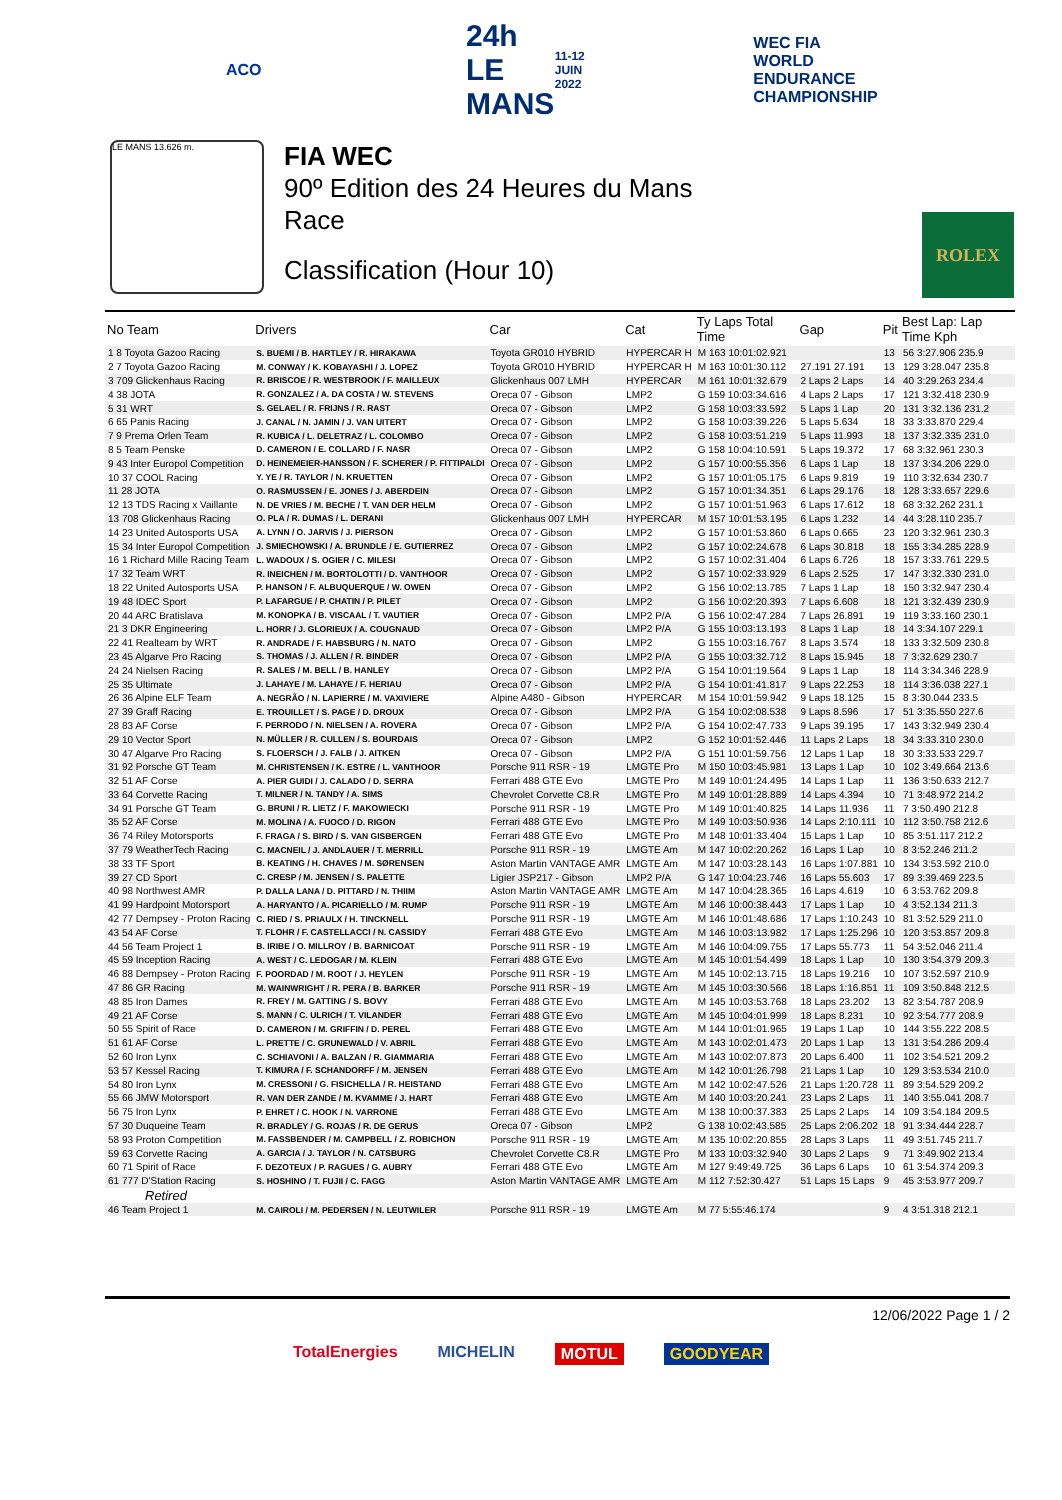ACO
24h LE MANS
11-12 JUIN 2022
WEC FIA WORLD ENDURANCE CHAMPIONSHIP
LE MANS 13.626 m.
FIA WEC
90º Edition des 24 Heures du Mans
Race
Classification (Hour 10)
ROLEX
| No Team | Drivers | Car | Cat | Ty Laps Total Time | Gap | Pit | Best Lap: Lap Time Kph |
| --- | --- | --- | --- | --- | --- | --- | --- |
| 1 8 Toyota Gazoo Racing | S. BUEMI / B. HARTLEY / R. HIRAKAWA | Toyota GR010 HYBRID | HYPERCAR H | M 163 10:01:02.921 | | 13 | 56 3:27.906 235.9 |
| 2 7 Toyota Gazoo Racing | M. CONWAY / K. KOBAYASHI / J. LOPEZ | Toyota GR010 HYBRID | HYPERCAR H | M 163 10:01:30.112 | 27.191 27.191 | 13 | 129 3:28.047 235.8 |
| 3 709 Glickenhaus Racing | R. BRISCOE / R. WESTBROOK / F. MAILLEUX | Glickenhaus 007 LMH | HYPERCAR | M 161 10:01:32.679 | 2 Laps 2 Laps | 14 | 40 3:29.263 234.4 |
| 4 38 JOTA | R. GONZALEZ / A. DA COSTA / W. STEVENS | Oreca 07 - Gibson | LMP2 | G 159 10:03:34.616 | 4 Laps 2 Laps | 17 | 121 3:32.418 230.9 |
| 5 31 WRT | S. GELAEL / R. FRIJNS / R. RAST | Oreca 07 - Gibson | LMP2 | G 158 10:03:33.592 | 5 Laps 1 Lap | 20 | 131 3:32.136 231.2 |
| 6 65 Panis Racing | J. CANAL / N. JAMIN / J. VAN UITERT | Oreca 07 - Gibson | LMP2 | G 158 10:03:39.226 | 5 Laps 5.634 | 18 | 33 3:33.870 229.4 |
| 7 9 Prema Orlen Team | R. KUBICA / L. DELETRAZ / L. COLOMBO | Oreca 07 - Gibson | LMP2 | G 158 10:03:51.219 | 5 Laps 11.993 | 18 | 137 3:32.335 231.0 |
| 8 5 Team Penske | D. CAMERON / E. COLLARD / F. NASR | Oreca 07 - Gibson | LMP2 | G 158 10:04:10.591 | 5 Laps 19.372 | 17 | 68 3:32.961 230.3 |
| 9 43 Inter Europol Competition | D. HEINEMEIER-HANSSON / F. SCHERER / P. FITTIPALDI | Oreca 07 - Gibson | LMP2 | G 157 10:00:55.356 | 6 Laps 1 Lap | 18 | 137 3:34.206 229.0 |
| 10 37 COOL Racing | Y. YE / R. TAYLOR / N. KRUETTEN | Oreca 07 - Gibson | LMP2 | G 157 10:01:05.175 | 6 Laps 9.819 | 19 | 110 3:32.634 230.7 |
| 11 28 JOTA | O. RASMUSSEN / E. JONES / J. ABERDEIN | Oreca 07 - Gibson | LMP2 | G 157 10:01:34.351 | 6 Laps 29.176 | 18 | 128 3:33.657 229.6 |
| 12 13 TDS Racing x Vaillante | N. DE VRIES / M. BECHE / T. VAN DER HELM | Oreca 07 - Gibson | LMP2 | G 157 10:01:51.963 | 6 Laps 17.612 | 18 | 68 3:32.262 231.1 |
| 13 708 Glickenhaus Racing | O. PLA / R. DUMAS / L. DERANI | Glickenhaus 007 LMH | HYPERCAR | M 157 10:01:53.195 | 6 Laps 1.232 | 14 | 44 3:28.110 235.7 |
| 14 23 United Autosports USA | A. LYNN / O. JARVIS / J. PIERSON | Oreca 07 - Gibson | LMP2 | G 157 10:01:53.860 | 6 Laps 0.665 | 23 | 120 3:32.961 230.3 |
| 15 34 Inter Europol Competition | J. SMIECHOWSKI / A. BRUNDLE / E. GUTIERREZ | Oreca 07 - Gibson | LMP2 | G 157 10:02:24.678 | 6 Laps 30.818 | 18 | 155 3:34.285 228.9 |
| 16 1 Richard Mille Racing Team | L. WADOUX / S. OGIER / C. MILESI | Oreca 07 - Gibson | LMP2 | G 157 10:02:31.404 | 6 Laps 6.726 | 18 | 157 3:33.761 229.5 |
| 17 32 Team WRT | R. INEICHEN / M. BORTOLOTTI / D. VANTHOOR | Oreca 07 - Gibson | LMP2 | G 157 10:02:33.929 | 6 Laps 2.525 | 17 | 147 3:32.330 231.0 |
| 18 22 United Autosports USA | P. HANSON / F. ALBUQUERQUE / W. OWEN | Oreca 07 - Gibson | LMP2 | G 156 10:02:13.785 | 7 Laps 1 Lap | 18 | 150 3:32.947 230.4 |
| 19 48 IDEC Sport | P. LAFARGUE / P. CHATIN / P. PILET | Oreca 07 - Gibson | LMP2 | G 156 10:02:20.393 | 7 Laps 6.608 | 18 | 121 3:32.439 230.9 |
| 20 44 ARC Bratislava | M. KONOPKA / B. VISCAAL / T. VAUTIER | Oreca 07 - Gibson | LMP2 P/A | G 156 10:02:47.284 | 7 Laps 26.891 | 19 | 119 3:33.160 230.1 |
| 21 3 DKR Engineering | L. HORR / J. GLORIEUX / A. COUGNAUD | Oreca 07 - Gibson | LMP2 P/A | G 155 10:03:13.193 | 8 Laps 1 Lap | 18 | 14 3:34.107 229.1 |
| 22 41 Realteam by WRT | R. ANDRADE / F. HABSBURG / N. NATO | Oreca 07 - Gibson | LMP2 | G 155 10:03:16.767 | 8 Laps 3.574 | 18 | 133 3:32.509 230.8 |
| 23 45 Algarve Pro Racing | S. THOMAS / J. ALLEN / R. BINDER | Oreca 07 - Gibson | LMP2 P/A | G 155 10:03:32.712 | 8 Laps 15.945 | 18 | 7 3:32.629 230.7 |
| 24 24 Nielsen Racing | R. SALES / M. BELL / B. HANLEY | Oreca 07 - Gibson | LMP2 P/A | G 154 10:01:19.564 | 9 Laps 1 Lap | 18 | 114 3:34.346 228.9 |
| 25 35 Ultimate | J. LAHAYE / M. LAHAYE / F. HERIAU | Oreca 07 - Gibson | LMP2 P/A | G 154 10:01:41.817 | 9 Laps 22.253 | 18 | 114 3:36.038 227.1 |
| 26 36 Alpine ELF Team | A. NEGRÃO / N. LAPIERRE / M. VAXIVIERE | Alpine A480 - Gibson | HYPERCAR | M 154 10:01:59.942 | 9 Laps 18.125 | 15 | 8 3:30.044 233.5 |
| 27 39 Graff Racing | E. TROUILLET / S. PAGE / D. DROUX | Oreca 07 - Gibson | LMP2 P/A | G 154 10:02:08.538 | 9 Laps 8.596 | 17 | 51 3:35.550 227.6 |
| 28 83 AF Corse | F. PERRODO / N. NIELSEN / A. ROVERA | Oreca 07 - Gibson | LMP2 P/A | G 154 10:02:47.733 | 9 Laps 39.195 | 17 | 143 3:32.949 230.4 |
| 29 10 Vector Sport | N. MÜLLER / R. CULLEN / S. BOURDAIS | Oreca 07 - Gibson | LMP2 | G 152 10:01:52.446 | 11 Laps 2 Laps | 18 | 34 3:33.310 230.0 |
| 30 47 Algarve Pro Racing | S. FLOERSCH / J. FALB / J. AITKEN | Oreca 07 - Gibson | LMP2 P/A | G 151 10:01:59.756 | 12 Laps 1 Lap | 18 | 30 3:33.533 229.7 |
| 31 92 Porsche GT Team | M. CHRISTENSEN / K. ESTRE / L. VANTHOOR | Porsche 911 RSR - 19 | LMGTE Pro | M 150 10:03:45.981 | 13 Laps 1 Lap | 10 | 102 3:49.664 213.6 |
| 32 51 AF Corse | A. PIER GUIDI / J. CALADO / D. SERRA | Ferrari 488 GTE Evo | LMGTE Pro | M 149 10:01:24.495 | 14 Laps 1 Lap | 11 | 136 3:50.633 212.7 |
| 33 64 Corvette Racing | T. MILNER / N. TANDY / A. SIMS | Chevrolet Corvette C8.R | LMGTE Pro | M 149 10:01:28.889 | 14 Laps 4.394 | 10 | 71 3:48.972 214.2 |
| 34 91 Porsche GT Team | G. BRUNI / R. LIETZ / F. MAKOWIECKI | Porsche 911 RSR - 19 | LMGTE Pro | M 149 10:01:40.825 | 14 Laps 11.936 | 11 | 7 3:50.490 212.8 |
| 35 52 AF Corse | M. MOLINA / A. FUOCO / D. RIGON | Ferrari 488 GTE Evo | LMGTE Pro | M 149 10:03:50.936 | 14 Laps 2:10.111 | 10 | 112 3:50.758 212.6 |
| 36 74 Riley Motorsports | F. FRAGA / S. BIRD / S. VAN GISBERGEN | Ferrari 488 GTE Evo | LMGTE Pro | M 148 10:01:33.404 | 15 Laps 1 Lap | 10 | 85 3:51.117 212.2 |
| 37 79 WeatherTech Racing | C. MACNEIL / J. ANDLAUER / T. MERRILL | Porsche 911 RSR - 19 | LMGTE Am | M 147 10:02:20.262 | 16 Laps 1 Lap | 10 | 8 3:52.246 211.2 |
| 38 33 TF Sport | B. KEATING / H. CHAVES / M. SØRENSEN | Aston Martin VANTAGE AMR | LMGTE Am | M 147 10:03:28.143 | 16 Laps 1:07.881 | 10 | 134 3:53.592 210.0 |
| 39 27 CD Sport | C. CRESP / M. JENSEN / S. PALETTE | Ligier JSP217 - Gibson | LMP2 P/A | G 147 10:04:23.746 | 16 Laps 55.603 | 17 | 89 3:39.469 223.5 |
| 40 98 Northwest AMR | P. DALLA LANA / D. PITTARD / N. THIIM | Aston Martin VANTAGE AMR | LMGTE Am | M 147 10:04:28.365 | 16 Laps 4.619 | 10 | 6 3:53.762 209.8 |
| 41 99 Hardpoint Motorsport | A. HARYANTO / A. PICARIELLO / M. RUMP | Porsche 911 RSR - 19 | LMGTE Am | M 146 10:00:38.443 | 17 Laps 1 Lap | 10 | 4 3:52.134 211.3 |
| 42 77 Dempsey - Proton Racing | C. RIED / S. PRIAULX / H. TINCKNELL | Porsche 911 RSR - 19 | LMGTE Am | M 146 10:01:48.686 | 17 Laps 1:10.243 | 10 | 81 3:52.529 211.0 |
| 43 54 AF Corse | T. FLOHR / F. CASTELLACCI / N. CASSIDY | Ferrari 488 GTE Evo | LMGTE Am | M 146 10:03:13.982 | 17 Laps 1:25.296 | 10 | 120 3:53.857 209.8 |
| 44 56 Team Project 1 | B. IRIBE / O. MILLROY / B. BARNICOAT | Porsche 911 RSR - 19 | LMGTE Am | M 146 10:04:09.755 | 17 Laps 55.773 | 11 | 54 3:52.046 211.4 |
| 45 59 Inception Racing | A. WEST / C. LEDOGAR / M. KLEIN | Ferrari 488 GTE Evo | LMGTE Am | M 145 10:01:54.499 | 18 Laps 1 Lap | 10 | 130 3:54.379 209.3 |
| 46 88 Dempsey - Proton Racing | F. POORDAD / M. ROOT / J. HEYLEN | Porsche 911 RSR - 19 | LMGTE Am | M 145 10:02:13.715 | 18 Laps 19.216 | 10 | 107 3:52.597 210.9 |
| 47 86 GR Racing | M. WAINWRIGHT / R. PERA / B. BARKER | Porsche 911 RSR - 19 | LMGTE Am | M 145 10:03:30.566 | 18 Laps 1:16.851 | 11 | 109 3:50.848 212.5 |
| 48 85 Iron Dames | R. FREY / M. GATTING / S. BOVY | Ferrari 488 GTE Evo | LMGTE Am | M 145 10:03:53.768 | 18 Laps 23.202 | 13 | 82 3:54.787 208.9 |
| 49 21 AF Corse | S. MANN / C. ULRICH / T. VILANDER | Ferrari 488 GTE Evo | LMGTE Am | M 145 10:04:01.999 | 18 Laps 8.231 | 10 | 92 3:54.777 208.9 |
| 50 55 Spirit of Race | D. CAMERON / M. GRIFFIN / D. PEREL | Ferrari 488 GTE Evo | LMGTE Am | M 144 10:01:01.965 | 19 Laps 1 Lap | 10 | 144 3:55.222 208.5 |
| 51 61 AF Corse | L. PRETTE / C. GRUNEWALD / V. ABRIL | Ferrari 488 GTE Evo | LMGTE Am | M 143 10:02:01.473 | 20 Laps 1 Lap | 13 | 131 3:54.286 209.4 |
| 52 60 Iron Lynx | C. SCHIAVONI / A. BALZAN / R. GIAMMARIA | Ferrari 488 GTE Evo | LMGTE Am | M 143 10:02:07.873 | 20 Laps 6.400 | 11 | 102 3:54.521 209.2 |
| 53 57 Kessel Racing | T. KIMURA / F. SCHANDORFF / M. JENSEN | Ferrari 488 GTE Evo | LMGTE Am | M 142 10:01:26.798 | 21 Laps 1 Lap | 10 | 129 3:53.534 210.0 |
| 54 80 Iron Lynx | M. CRESSONI / G. FISICHELLA / R. HEISTAND | Ferrari 488 GTE Evo | LMGTE Am | M 142 10:02:47.526 | 21 Laps 1:20.728 | 11 | 89 3:54.529 209.2 |
| 55 66 JMW Motorsport | R. VAN DER ZANDE / M. KVAMME / J. HART | Ferrari 488 GTE Evo | LMGTE Am | M 140 10:03:20.241 | 23 Laps 2 Laps | 11 | 140 3:55.041 208.7 |
| 56 75 Iron Lynx | P. EHRET / C. HOOK / N. VARRONE | Ferrari 488 GTE Evo | LMGTE Am | M 138 10:00:37.383 | 25 Laps 2 Laps | 14 | 109 3:54.184 209.5 |
| 57 30 Duqueine Team | R. BRADLEY / G. ROJAS / R. DE GERUS | Oreca 07 - Gibson | LMP2 | G 138 10:02:43.585 | 25 Laps 2:06.202 | 18 | 91 3:34.444 228.7 |
| 58 93 Proton Competition | M. FASSBENDER / M. CAMPBELL / Z. ROBICHON | Porsche 911 RSR - 19 | LMGTE Am | M 135 10:02:20.855 | 28 Laps 3 Laps | 11 | 49 3:51.745 211.7 |
| 59 63 Corvette Racing | A. GARCIA / J. TAYLOR / N. CATSBURG | Chevrolet Corvette C8.R | LMGTE Pro | M 133 10:03:32.940 | 30 Laps 2 Laps | 9 | 71 3:49.902 213.4 |
| 60 71 Spirit of Race | F. DEZOTEUX / P. RAGUES / G. AUBRY | Ferrari 488 GTE Evo | LMGTE Am | M 127 9:49:49.725 | 36 Laps 6 Laps | 10 | 61 3:54.374 209.3 |
| 61 777 D'Station Racing | S. HOSHINO / T. FUJII / C. FAGG | Aston Martin VANTAGE AMR | LMGTE Am | M 112 7:52:30.427 | 51 Laps 15 Laps | 9 | 45 3:53.977 209.7 |
| Retired | | | | | | | |
| 46 Team Project 1 | M. CAIROLI / M. PEDERSEN / N. LEUTWILER | Porsche 911 RSR - 19 | LMGTE Am | M 77 5:55:46.174 | | 9 | 4 3:51.318 212.1 |
12/06/2022 Page 1 / 2
TotalEnergies MICHELIN MOTUL GOODYEAR